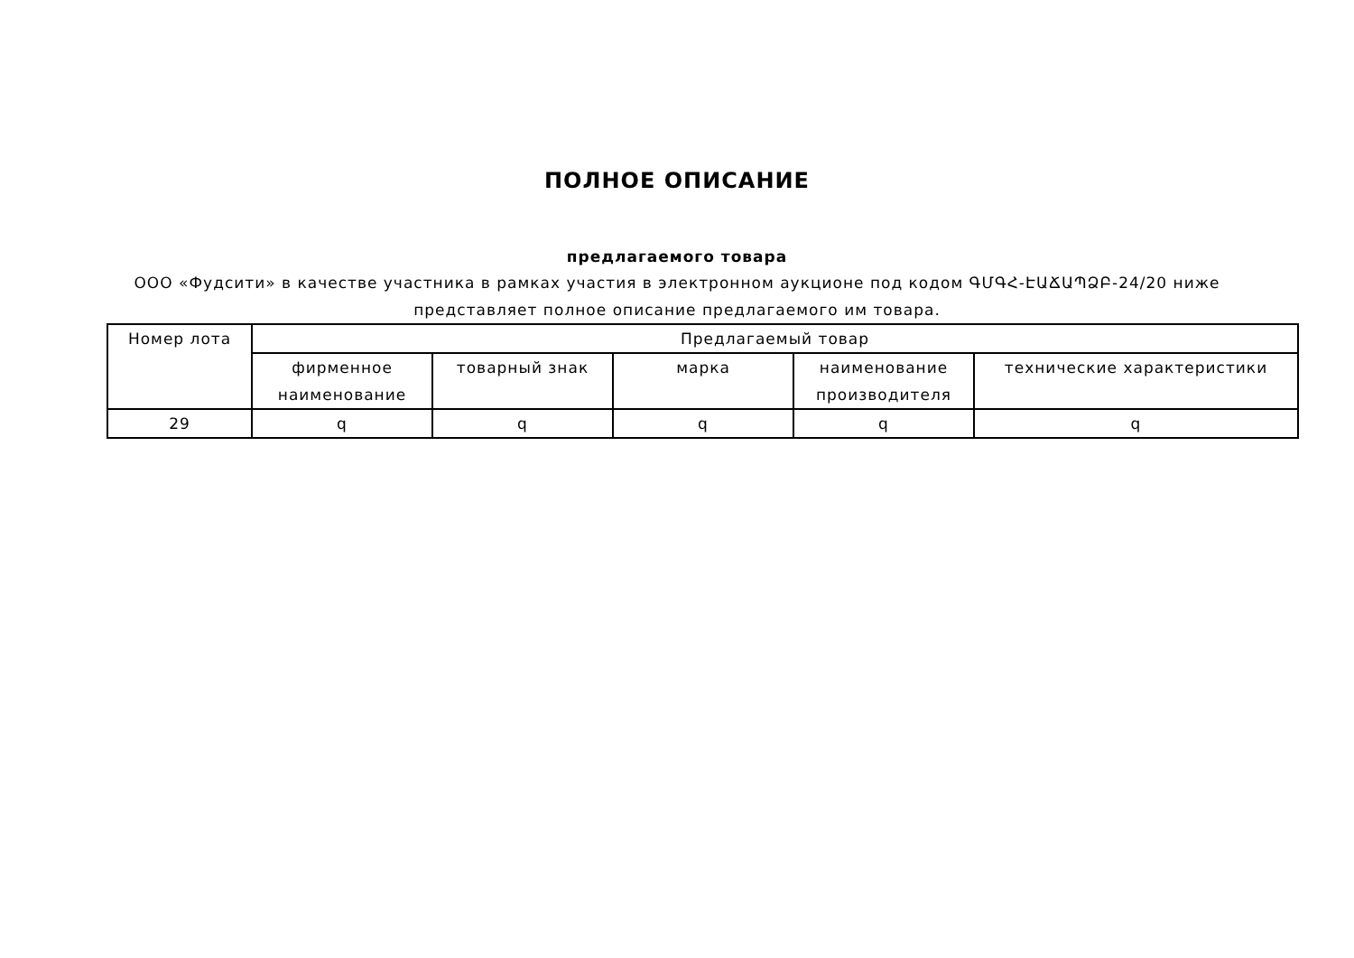ПОЛНОЕ ОПИСАНИЕ
предлагаемого товара
ООО «Фудсити» в качестве участника в рамках участия в электронном аукционе под кодом ԳՄԳՀ-ԷԱՃԱՊՁԲ-24/20 ниже представляет полное описание предлагаемого им товара.
| Номер лота | Предлагаемый товар | | | | |
| --- | --- | --- | --- | --- | --- |
| | фирменное наименование | товарный знак | марка | наименование производителя | технические характеристики |
| 29 | q | q | q | q | q |